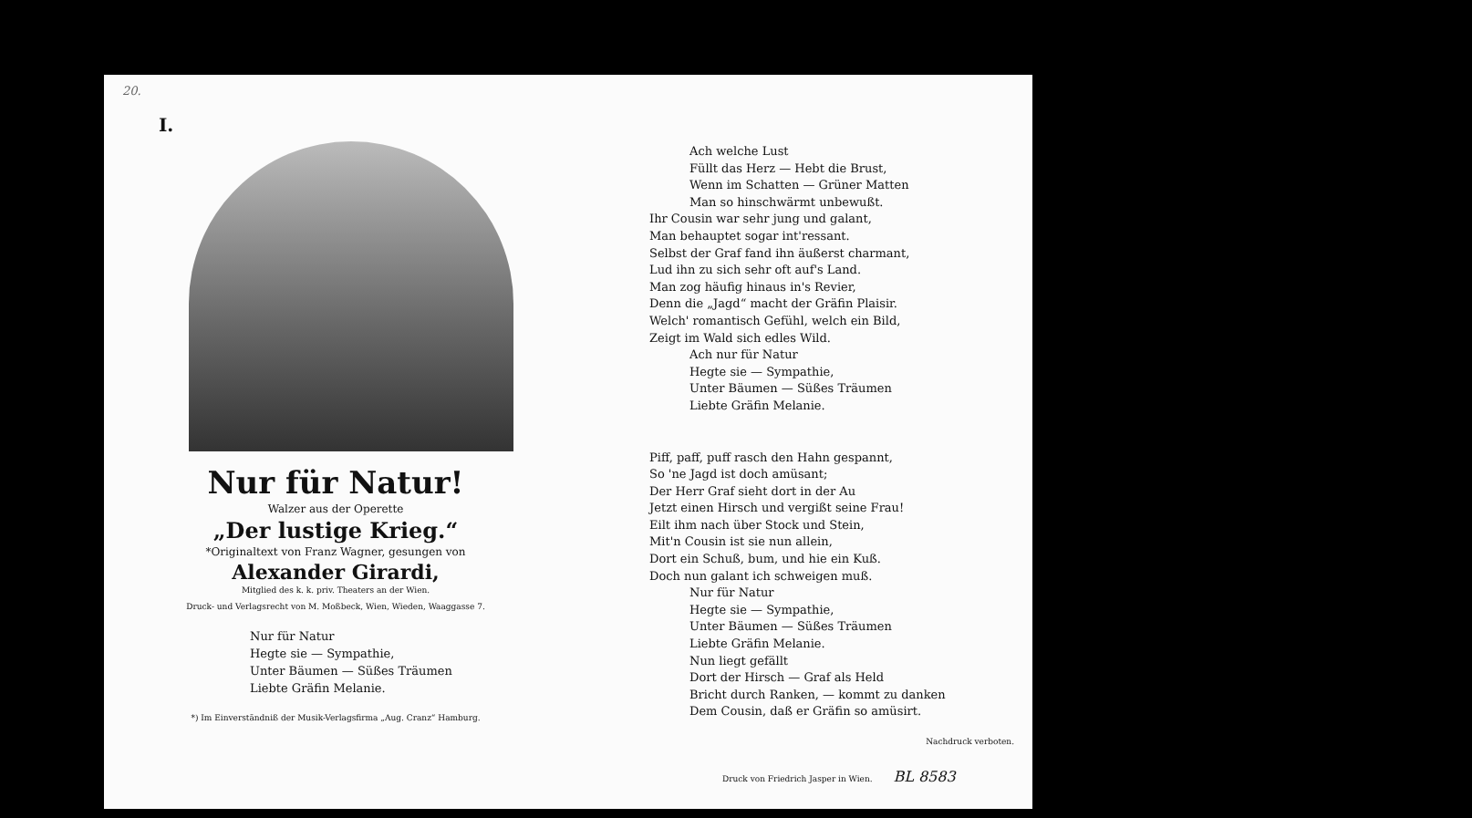20.
I.
Nur für Natur!
Walzer aus der Operette
„Der lustige Krieg.“
*Originaltext von Franz Wagner, gesungen von
Alexander Girardi,
Mitglied des k. k. priv. Theaters an der Wien.
Druck- und Verlagsrecht von M. Moßbeck, Wien, Wieden, Waaggasse 7.
Nur für Natur
Hegte sie — Sympathie,
Unter Bäumen — Süßes Träumen
Liebte Gräfin Melanie.
*) Im Einverständniß der Musik-Verlagsfirma „Aug. Cranz“ Hamburg.
Ach welche Lust
Füllt das Herz — Hebt die Brust,
Wenn im Schatten — Grüner Matten
Man so hinschwärmt unbewußt.
Ihr Cousin war sehr jung und galant,
Man behauptet sogar int'ressant.
Selbst der Graf fand ihn äußerst charmant,
Lud ihn zu sich sehr oft auf's Land.
Man zog häufig hinaus in's Revier,
Denn die „Jagd“ macht der Gräfin Plaisir.
Welch' romantisch Gefühl, welch ein Bild,
Zeigt im Wald sich edles Wild.
Ach nur für Natur
Hegte sie — Sympathie,
Unter Bäumen — Süßes Träumen
Liebte Gräfin Melanie.
Piff, paff, puff rasch den Hahn gespannt,
So 'ne Jagd ist doch amüsant;
Der Herr Graf sieht dort in der Au
Jetzt einen Hirsch und vergißt seine Frau!
Eilt ihm nach über Stock und Stein,
Mit'n Cousin ist sie nun allein,
Dort ein Schuß, bum, und hie ein Kuß.
Doch nun galant ich schweigen muß.
Nur für Natur
Hegte sie — Sympathie,
Unter Bäumen — Süßes Träumen
Liebte Gräfin Melanie.
Nun liegt gefällt
Dort der Hirsch — Graf als Held
Bricht durch Ranken, — kommt zu danken
Dem Cousin, daß er Gräfin so amüsirt.
Nachdruck verboten.
Druck von Friedrich Jasper in Wien. BL 8583